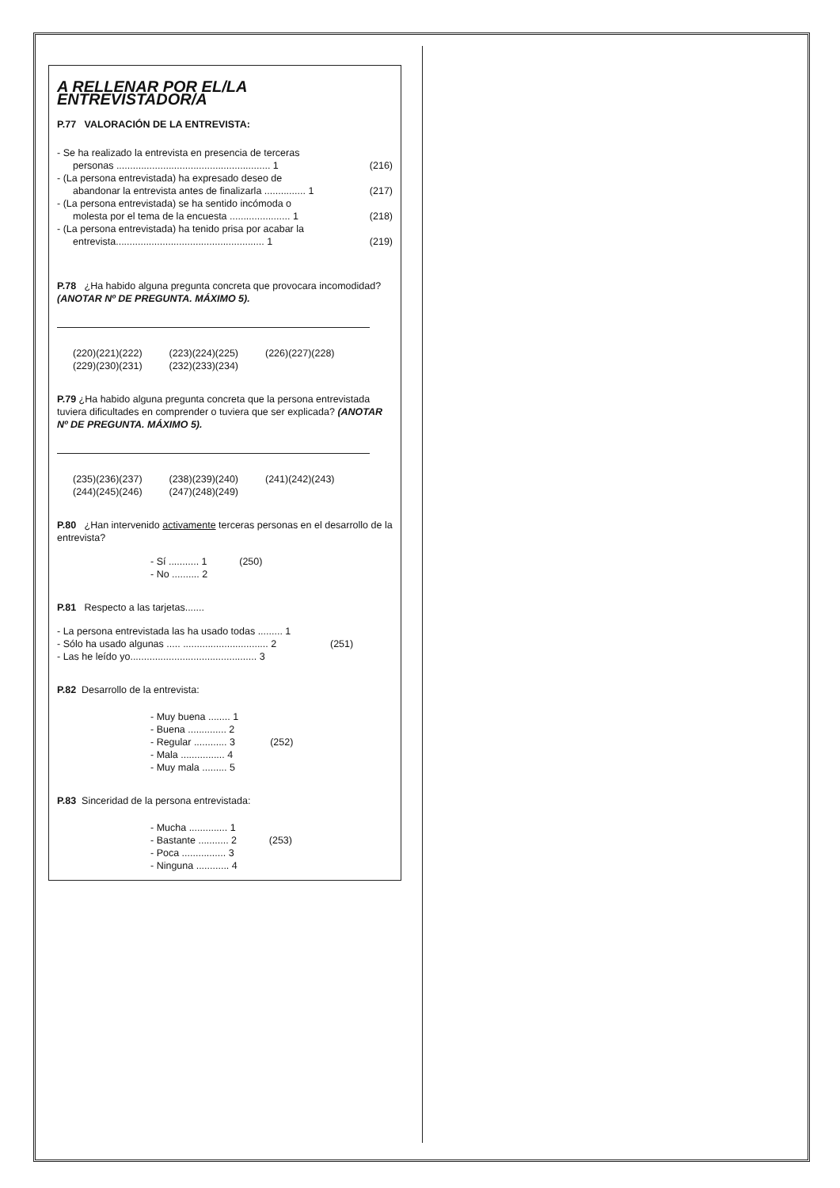A RELLENAR POR EL/LA ENTREVISTADOR/A
P.77 VALORACIÓN DE LA ENTREVISTA:
- Se ha realizado la entrevista en presencia de terceras
personas ........................................................ 1 (216)
- (La persona entrevistada) ha expresado deseo de
abandonar la entrevista antes de finalizarla ............... 1 (217)
- (La persona entrevistada) se ha sentido incómoda o
molesta por el tema de la encuesta ...................... 1 (218)
- (La persona entrevistada) ha tenido prisa por acabar la
entrevista...................................................... 1 (219)
P.78 ¿Ha habido alguna pregunta concreta que provocara incomodidad? (ANOTAR Nº DE PREGUNTA. MÁXIMO 5).
(220)(221)(222) (223)(224)(225) (226)(227)(228)
(229)(230)(231) (232)(233)(234)
P.79 ¿Ha habido alguna pregunta concreta que la persona entrevistada tuviera dificultades en comprender o tuviera que ser explicada? (ANOTAR Nº DE PREGUNTA. MÁXIMO 5).
(235)(236)(237) (238)(239)(240) (241)(242)(243)
(244)(245)(246) (247)(248)(249)
P.80 ¿Han intervenido activamente terceras personas en el desarrollo de la entrevista?
- Sí ........... 1 - No .......... 2
(250)
P.81 Respecto a las tarjetas.......
- La persona entrevistada las ha usado todas ......... 1
- Sólo ha usado algunas ..... ............................... 2 (251)
- Las he leído yo.............................................. 3
P.82 Desarrollo de la entrevista:
- Muy buena ........ 1 - Buena .............. 2 - Regular ............ 3 - Mala ................ 4 - Muy mala ......... 5
(252)
P.83 Sinceridad de la persona entrevistada:
- Mucha .............. 1 - Bastante ........... 2 - Poca ................ 3 - Ninguna ............ 4
(253)